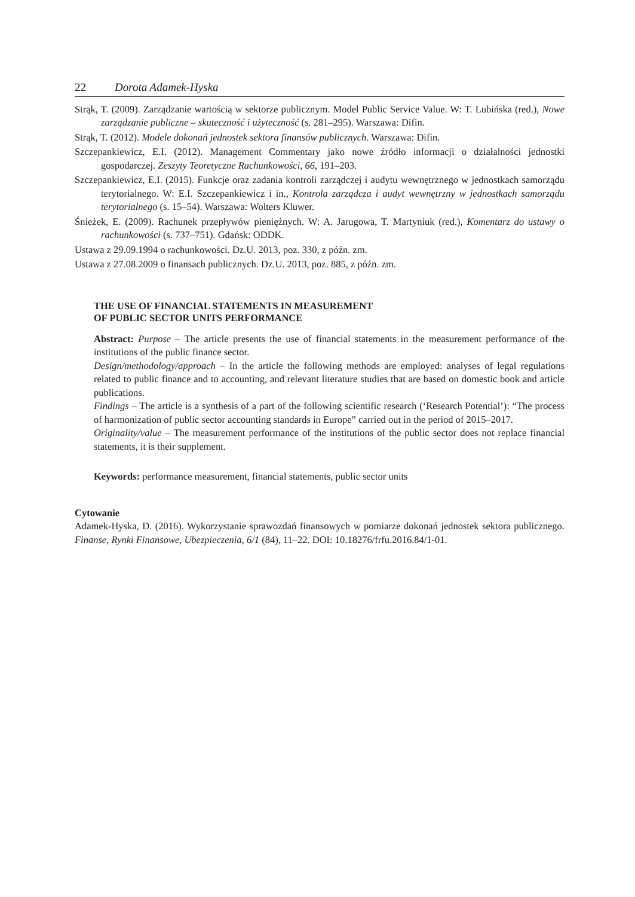22 Dorota Adamek-Hyska
Strąk, T. (2009). Zarządzanie wartością w sektorze publicznym. Model Public Service Value. W: T. Lubińska (red.), Nowe zarządzanie publiczne – skuteczność i użyteczność (s. 281–295). Warszawa: Difin.
Strąk, T. (2012). Modele dokonań jednostek sektora finansów publicznych. Warszawa: Difin.
Szczepankiewicz, E.I. (2012). Management Commentary jako nowe źródło informacji o działalności jednostki gospodarczej. Zeszyty Teoretyczne Rachunkowości, 66, 191–203.
Szczepankiewicz, E.I. (2015). Funkcje oraz zadania kontroli zarządczej i audytu wewnętrznego w jednostkach samorządu terytorialnego. W: E.I. Szczepankiewicz i in., Kontrola zarządcza i audyt wewnętrzny w jednostkach samorządu terytorialnego (s. 15–54). Warszawa: Wolters Kluwer.
Śnieżek, E. (2009). Rachunek przepływów pieniężnych. W: A. Jarugowa, T. Martyniuk (red.), Komentarz do ustawy o rachunkowości (s. 737–751). Gdańsk: ODDK.
Ustawa z 29.09.1994 o rachunkowości. Dz.U. 2013, poz. 330, z późn. zm.
Ustawa z 27.08.2009 o finansach publicznych. Dz.U. 2013, poz. 885, z późn. zm.
THE USE OF FINANCIAL STATEMENTS IN MEASUREMENT
OF PUBLIC SECTOR UNITS PERFORMANCE
Abstract: Purpose – The article presents the use of financial statements in the measurement performance of the institutions of the public finance sector.
Design/methodology/approach – In the article the following methods are employed: analyses of legal regulations related to public finance and to accounting, and relevant literature studies that are based on domestic book and article publications.
Findings – The article is a synthesis of a part of the following scientific research (‘Research Potential’): “The process of harmonization of public sector accounting standards in Europe” carried out in the period of 2015–2017.
Originality/value – The measurement performance of the institutions of the public sector does not replace financial statements, it is their supplement.
Keywords: performance measurement, financial statements, public sector units
Cytowanie
Adamek-Hyska, D. (2016). Wykorzystanie sprawozdań finansowych w pomiarze dokonań jednostek sektora publicznego. Finanse, Rynki Finansowe, Ubezpieczenia, 6/1 (84), 11–22. DOI: 10.18276/frfu.2016.84/1-01.